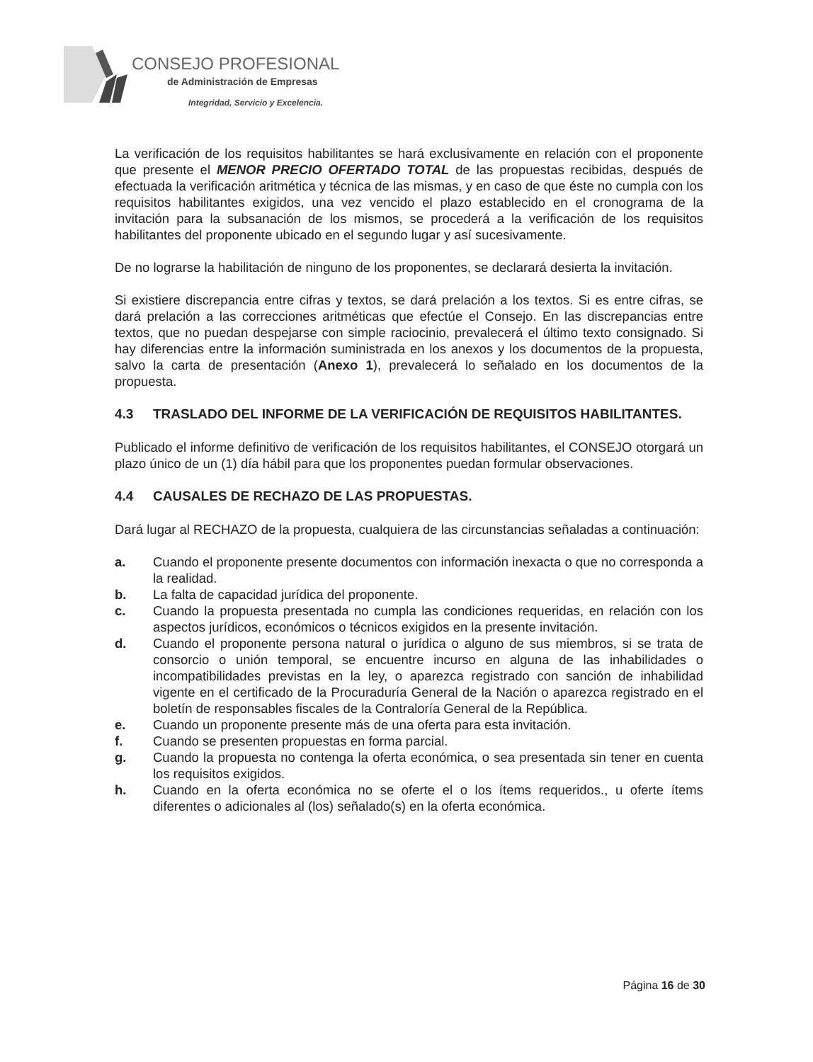CONSEJO PROFESIONAL
de Administración de Empresas
Integridad, Servicio y Excelencia.
La verificación de los requisitos habilitantes se hará exclusivamente en relación con el proponente que presente el MENOR PRECIO OFERTADO TOTAL de las propuestas recibidas, después de efectuada la verificación aritmética y técnica de las mismas, y en caso de que éste no cumpla con los requisitos habilitantes exigidos, una vez vencido el plazo establecido en el cronograma de la invitación para la subsanación de los mismos, se procederá a la verificación de los requisitos habilitantes del proponente ubicado en el segundo lugar y así sucesivamente.
De no lograrse la habilitación de ninguno de los proponentes, se declarará desierta la invitación.
Si existiere discrepancia entre cifras y textos, se dará prelación a los textos. Si es entre cifras, se dará prelación a las correcciones aritméticas que efectúe el Consejo. En las discrepancias entre textos, que no puedan despejarse con simple raciocinio, prevalecerá el último texto consignado. Si hay diferencias entre la información suministrada en los anexos y los documentos de la propuesta, salvo la carta de presentación (Anexo 1), prevalecerá lo señalado en los documentos de la propuesta.
4.3 TRASLADO DEL INFORME DE LA VERIFICACIÓN DE REQUISITOS HABILITANTES.
Publicado el informe definitivo de verificación de los requisitos habilitantes, el CONSEJO otorgará un plazo único de un (1) día hábil para que los proponentes puedan formular observaciones.
4.4 CAUSALES DE RECHAZO DE LAS PROPUESTAS.
Dará lugar al RECHAZO de la propuesta, cualquiera de las circunstancias señaladas a continuación:
a. Cuando el proponente presente documentos con información inexacta o que no corresponda a la realidad.
b. La falta de capacidad jurídica del proponente.
c. Cuando la propuesta presentada no cumpla las condiciones requeridas, en relación con los aspectos jurídicos, económicos o técnicos exigidos en la presente invitación.
d. Cuando el proponente persona natural o jurídica o alguno de sus miembros, si se trata de consorcio o unión temporal, se encuentre incurso en alguna de las inhabilidades o incompatibilidades previstas en la ley, o aparezca registrado con sanción de inhabilidad vigente en el certificado de la Procuraduría General de la Nación o aparezca registrado en el boletín de responsables fiscales de la Contraloría General de la República.
e. Cuando un proponente presente más de una oferta para esta invitación.
f. Cuando se presenten propuestas en forma parcial.
g. Cuando la propuesta no contenga la oferta económica, o sea presentada sin tener en cuenta los requisitos exigidos.
h. Cuando en la oferta económica no se oferte el o los ítems requeridos., u oferte ítems diferentes o adicionales al (los) señalado(s) en la oferta económica.
Página 16 de 30